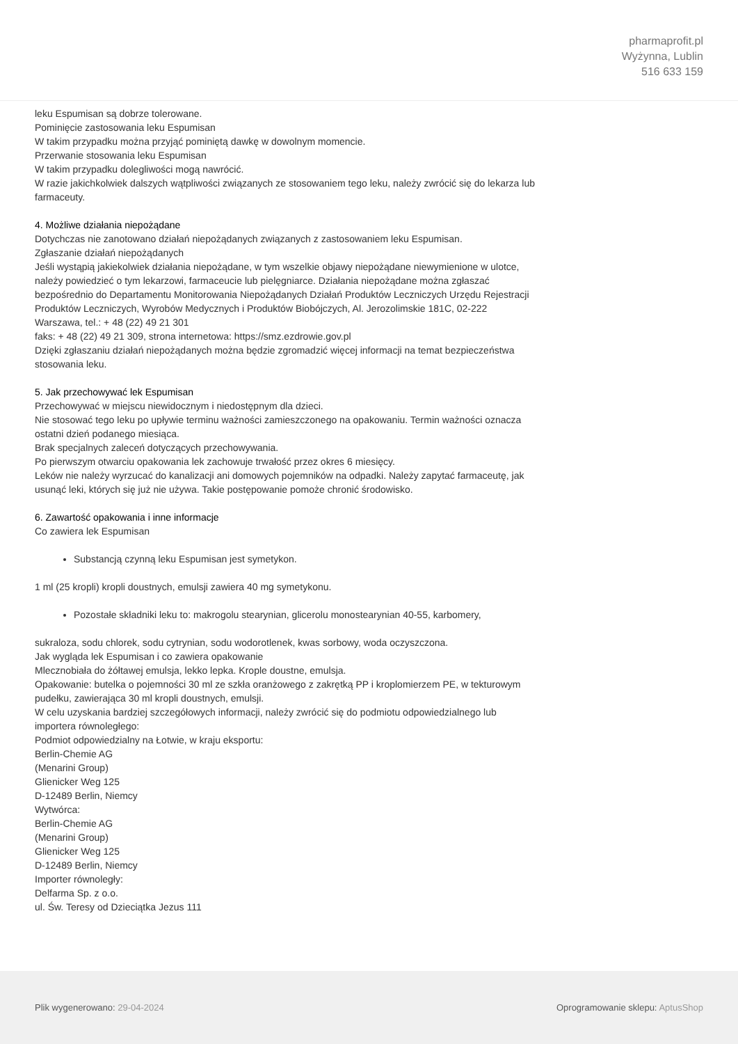pharmaprofit.pl
Wyżynna, Lublin
516 633 159
leku Espumisan są dobrze tolerowane.
Pominięcie zastosowania leku Espumisan
W takim przypadku można przyjąć pominiętą dawkę w dowolnym momencie.
Przerwanie stosowania leku Espumisan
W takim przypadku dolegliwości mogą nawrócić.
W razie jakichkolwiek dalszych wątpliwości związanych ze stosowaniem tego leku, należy zwrócić się do lekarza lub farmaceuty.
4. Możliwe działania niepożądane
Dotychczas nie zanotowano działań niepożądanych związanych z zastosowaniem leku Espumisan.
Zgłaszanie działań niepożądanych
Jeśli wystąpią jakiekolwiek działania niepożądane, w tym wszelkie objawy niepożądane niewymienione w ulotce, należy powiedzieć o tym lekarzowi, farmaceucie lub pielęgniarce. Działania niepożądane można zgłaszać bezpośrednio do Departamentu Monitorowania Niepożądanych Działań Produktów Leczniczych Urzędu Rejestracji Produktów Leczniczych, Wyrobów Medycznych i Produktów Biobójczych, Al. Jerozolimskie 181C, 02-222 Warszawa, tel.: + 48 (22) 49 21 301
faks: + 48 (22) 49 21 309, strona internetowa: https://smz.ezdrowie.gov.pl
Dzięki zgłaszaniu działań niepożądanych można będzie zgromadzić więcej informacji na temat bezpieczeństwa stosowania leku.
5. Jak przechowywać lek Espumisan
Przechowywać w miejscu niewidocznym i niedostępnym dla dzieci.
Nie stosować tego leku po upływie terminu ważności zamieszczonego na opakowaniu. Termin ważności oznacza ostatni dzień podanego miesiąca.
Brak specjalnych zaleceń dotyczących przechowywania.
Po pierwszym otwarciu opakowania lek zachowuje trwałość przez okres 6 miesięcy.
Leków nie należy wyrzucać do kanalizacji ani domowych pojemników na odpadki. Należy zapytać farmaceutę, jak usunąć leki, których się już nie używa. Takie postępowanie pomoże chronić środowisko.
6. Zawartość opakowania i inne informacje
Co zawiera lek Espumisan
Substancją czynną leku Espumisan jest symetykon.
1 ml (25 kropli) kropli doustnych, emulsji zawiera 40 mg symetykonu.
Pozostałe składniki leku to: makrogolu stearynian, glicerolu monostearynian 40-55, karbomery,
sukraloza, sodu chlorek, sodu cytrynian, sodu wodorotlenek, kwas sorbowy, woda oczyszczona.
Jak wygląda lek Espumisan i co zawiera opakowanie
Mlecznobiała do żółtawej emulsja, lekko lepka. Krople doustne, emulsja.
Opakowanie: butelka o pojemności 30 ml ze szkła oranżowego z zakrętką PP i kroplomierzem PE, w tekturowym pudełku, zawierająca 30 ml kropli doustnych, emulsji.
W celu uzyskania bardziej szczegółowych informacji, należy zwrócić się do podmiotu odpowiedzialnego lub importera równoległego:
Podmiot odpowiedzialny na Łotwie, w kraju eksportu:
Berlin-Chemie AG
(Menarini Group)
Glienicker Weg 125
D-12489 Berlin, Niemcy
Wytwórca:
Berlin-Chemie AG
(Menarini Group)
Glienicker Weg 125
D-12489 Berlin, Niemcy
Importer równoległy:
Delfarma Sp. z o.o.
ul. Św. Teresy od Dzieciątka Jezus 111
Plik wygenerowano: 29-04-2024
Oprogramowanie sklepu: AptusShop